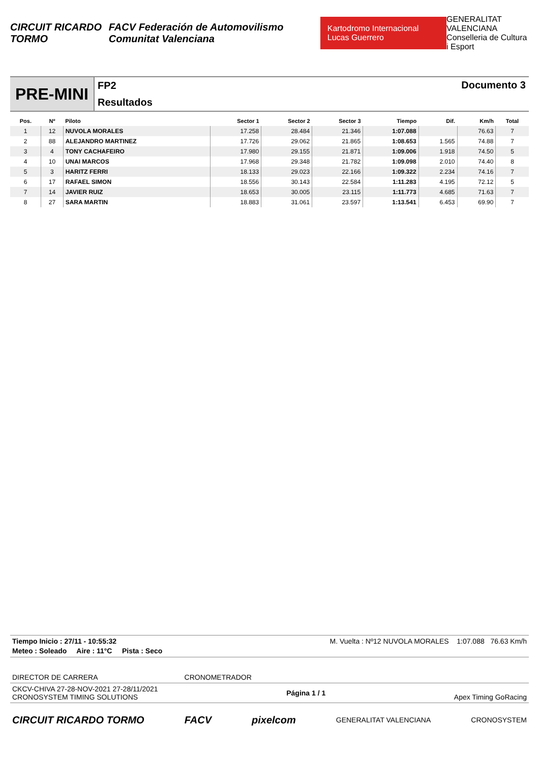CIRCUIT RICARDO TORMO FACV Federación de Automovilismo Comunitat Valenciana Kartodromo Internacional Lucas Guerrero GENERALITAT VALENCIANA
Conselleria de Cultura i Esport
PRE-MINI
FP2
Resultados
Documento 3
| Pos. | Nº | Piloto | Sector 1 | Sector 2 | Sector 3 | Tiempo | Dif. | Km/h | Total |
| --- | --- | --- | --- | --- | --- | --- | --- | --- | --- |
| 1 | 12 | NUVOLA MORALES | 17.258 | 28.484 | 21.346 | 1:07.088 | | 76.63 | 7 |
| 2 | 88 | ALEJANDRO MARTINEZ | 17.726 | 29.062 | 21.865 | 1:08.653 | 1.565 | 74.88 | 7 |
| 3 | 4 | TONY CACHAFEIRO | 17.980 | 29.155 | 21.871 | 1:09.006 | 1.918 | 74.50 | 5 |
| 4 | 10 | UNAI MARCOS | 17.968 | 29.348 | 21.782 | 1:09.098 | 2.010 | 74.40 | 8 |
| 5 | 3 | HARITZ FERRI | 18.133 | 29.023 | 22.166 | 1:09.322 | 2.234 | 74.16 | 7 |
| 6 | 17 | RAFAEL SIMON | 18.556 | 30.143 | 22.584 | 1:11.283 | 4.195 | 72.12 | 5 |
| 7 | 14 | JAVIER RUIZ | 18.653 | 30.005 | 23.115 | 1:11.773 | 4.685 | 71.63 | 7 |
| 8 | 27 | SARA MARTIN | 18.883 | 31.061 | 23.597 | 1:13.541 | 6.453 | 69.90 | 7 |
Tiempo Inicio : 27/11 - 10:55:32 M. Vuelta : Nº12 NUVOLA MORALES 1:07.088 76.63 Km/h
Meteo : Soleado Aire : 11°C Pista : Seco
DIRECTOR DE CARRERA CRONOMETRADOR
CKCV-CHIVA 27-28-NOV-2021 27-28/11/2021
CRONOSYSTEM TIMING SOLUTIONS Página 1 / 1 Apex Timing GoRacing
CIRCUIT RICARDO TORMO FACV pixelcom GENERALITAT VALENCIANA CRONOSYSTEM